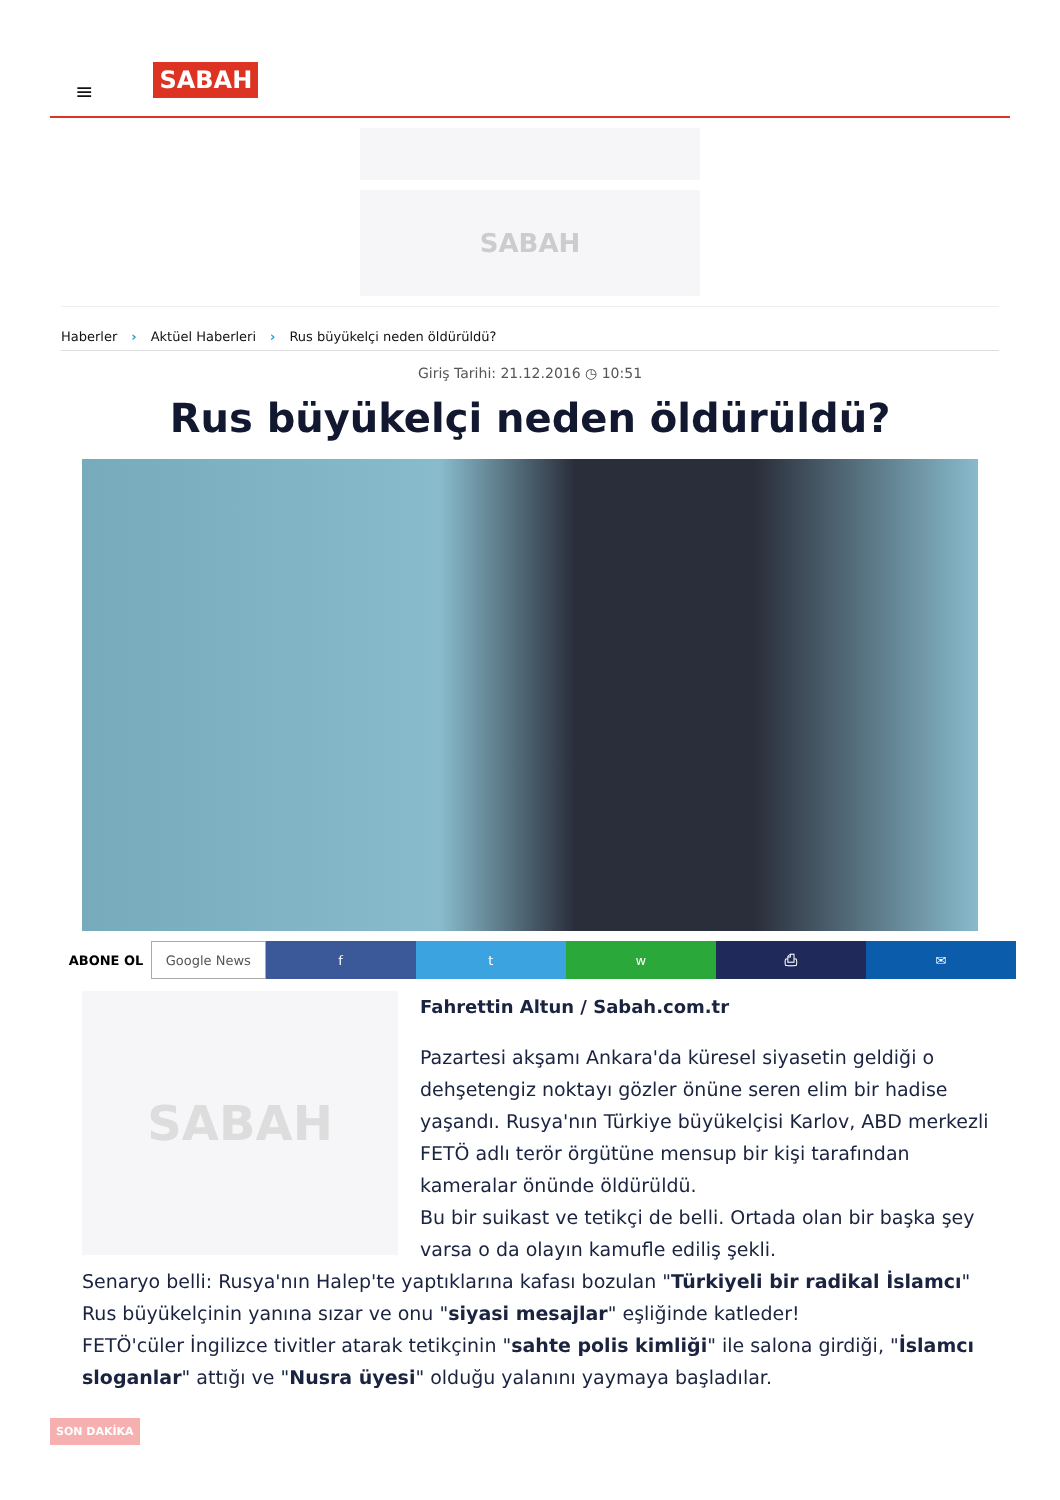≡ SABAH
SABAH
Haberler › Aktüel Haberleri › Rus büyükelçi neden öldürüldü?
Giriş Tarihi: 21.12.2016 ◷ 10:51
Rus büyükelçi neden öldürüldü?
ABONE OL Google News f t w ⎙ ✉
SABAH
Fahrettin Altun / Sabah.com.tr
Pazartesi akşamı Ankara'da küresel siyasetin geldiği o dehşetengiz noktayı gözler önüne seren elim bir hadise yaşandı. Rusya'nın Türkiye büyükelçisi Karlov, ABD merkezli FETÖ adlı terör örgütüne mensup bir kişi tarafından kameralar önünde öldürüldü.
Bu bir suikast ve tetikçi de belli. Ortada olan bir başka şey varsa o da olayın kamufle ediliş şekli.
Senaryo belli: Rusya'nın Halep'te yaptıklarına kafası bozulan "Türkiyeli bir radikal İslamcı" Rus büyükelçinin yanına sızar ve onu "siyasi mesajlar" eşliğinde katleder!
FETÖ'cüler İngilizce tivitler atarak tetikçinin "sahte polis kimliği" ile salona girdiği, "İslamcı sloganlar" attığı ve "Nusra üyesi" olduğu yalanını yaymaya başladılar.
SON DAKİKA